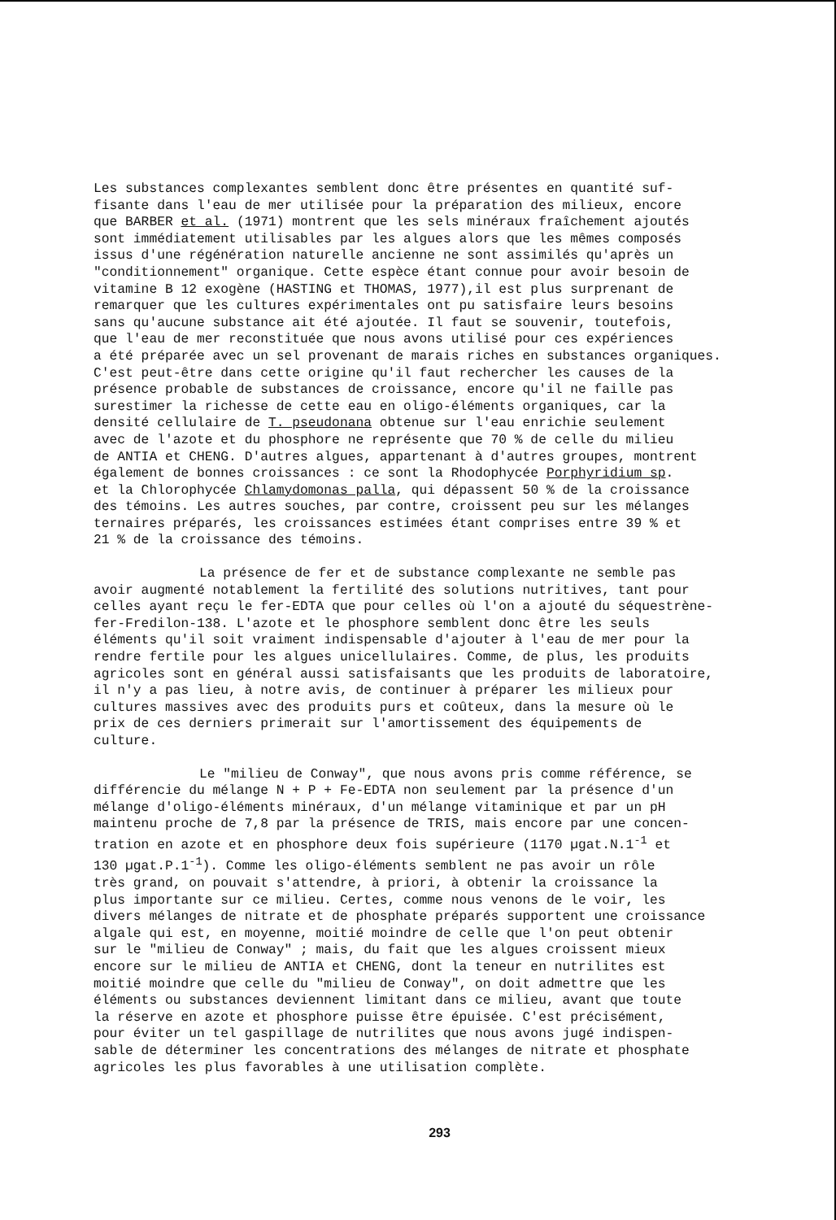Les substances complexantes semblent donc être présentes en quantité suf- fisante dans l'eau de mer utilisée pour la préparation des milieux, encore que BARBER et al. (1971) montrent que les sels minéraux fraîchement ajoutés sont immédiatement utilisables par les algues alors que les mêmes composés issus d'une régénération naturelle ancienne ne sont assimilés qu'après un "conditionnement" organique. Cette espèce étant connue pour avoir besoin de vitamine B 12 exogène (HASTING et THOMAS, 1977),il est plus surprenant de remarquer que les cultures expérimentales ont pu satisfaire leurs besoins sans qu'aucune substance ait été ajoutée. Il faut se souvenir, toutefois, que l'eau de mer reconstituée que nous avons utilisé pour ces expériences a été préparée avec un sel provenant de marais riches en substances organiques. C'est peut-être dans cette origine qu'il faut rechercher les causes de la présence probable de substances de croissance, encore qu'il ne faille pas surestimer la richesse de cette eau en oligo-éléments organiques, car la densité cellulaire de T. pseudonana obtenue sur l'eau enrichie seulement avec de l'azote et du phosphore ne représente que 70 % de celle du milieu de ANTIA et CHENG. D'autres algues, appartenant à d'autres groupes, montrent également de bonnes croissances : ce sont la Rhodophycée Porphyridium sp. et la Chlorophycée Chlamydomonas palla, qui dépassent 50 % de la croissance des témoins. Les autres souches, par contre, croissent peu sur les mélanges ternaires préparés, les croissances estimées étant comprises entre 39 % et 21 % de la croissance des témoins.
La présence de fer et de substance complexante ne semble pas avoir augmenté notablement la fertilité des solutions nutritives, tant pour celles ayant reçu le fer-EDTA que pour celles où l'on a ajouté du séquestrène- fer-Fredilon-138. L'azote et le phosphore semblent donc être les seuls éléments qu'il soit vraiment indispensable d'ajouter à l'eau de mer pour la rendre fertile pour les algues unicellulaires. Comme, de plus, les produits agricoles sont en général aussi satisfaisants que les produits de laboratoire, il n'y a pas lieu, à notre avis, de continuer à préparer les milieux pour cultures massives avec des produits purs et coûteux, dans la mesure où le prix de ces derniers primerait sur l'amortissement des équipements de culture.
Le "milieu de Conway", que nous avons pris comme référence, se différencie du mélange N + P + Fe-EDTA non seulement par la présence d'un mélange d'oligo-éléments minéraux, d'un mélange vitaminique et par un pH maintenu proche de 7,8 par la présence de TRIS, mais encore par une concen- tration en azote et en phosphore deux fois supérieure (1170 µgat.N.1<sup>-1</sup> et 130 µgat.P.1<sup>-1</sup>). Comme les oligo-éléments semblent ne pas avoir un rôle très grand, on pouvait s'attendre, à priori, à obtenir la croissance la plus importante sur ce milieu. Certes, comme nous venons de le voir, les divers mélanges de nitrate et de phosphate préparés supportent une croissance algale qui est, en moyenne, moitié moindre de celle que l'on peut obtenir sur le "milieu de Conway" ; mais, du fait que les algues croissent mieux encore sur le milieu de ANTIA et CHENG, dont la teneur en nutrilites est moitié moindre que celle du "milieu de Conway", on doit admettre que les éléments ou substances deviennent limitant dans ce milieu, avant que toute la réserve en azote et phosphore puisse être épuisée. C'est précisément, pour éviter un tel gaspillage de nutrilites que nous avons jugé indispen- sable de déterminer les concentrations des mélanges de nitrate et phosphate agricoles les plus favorables à une utilisation complète.
293